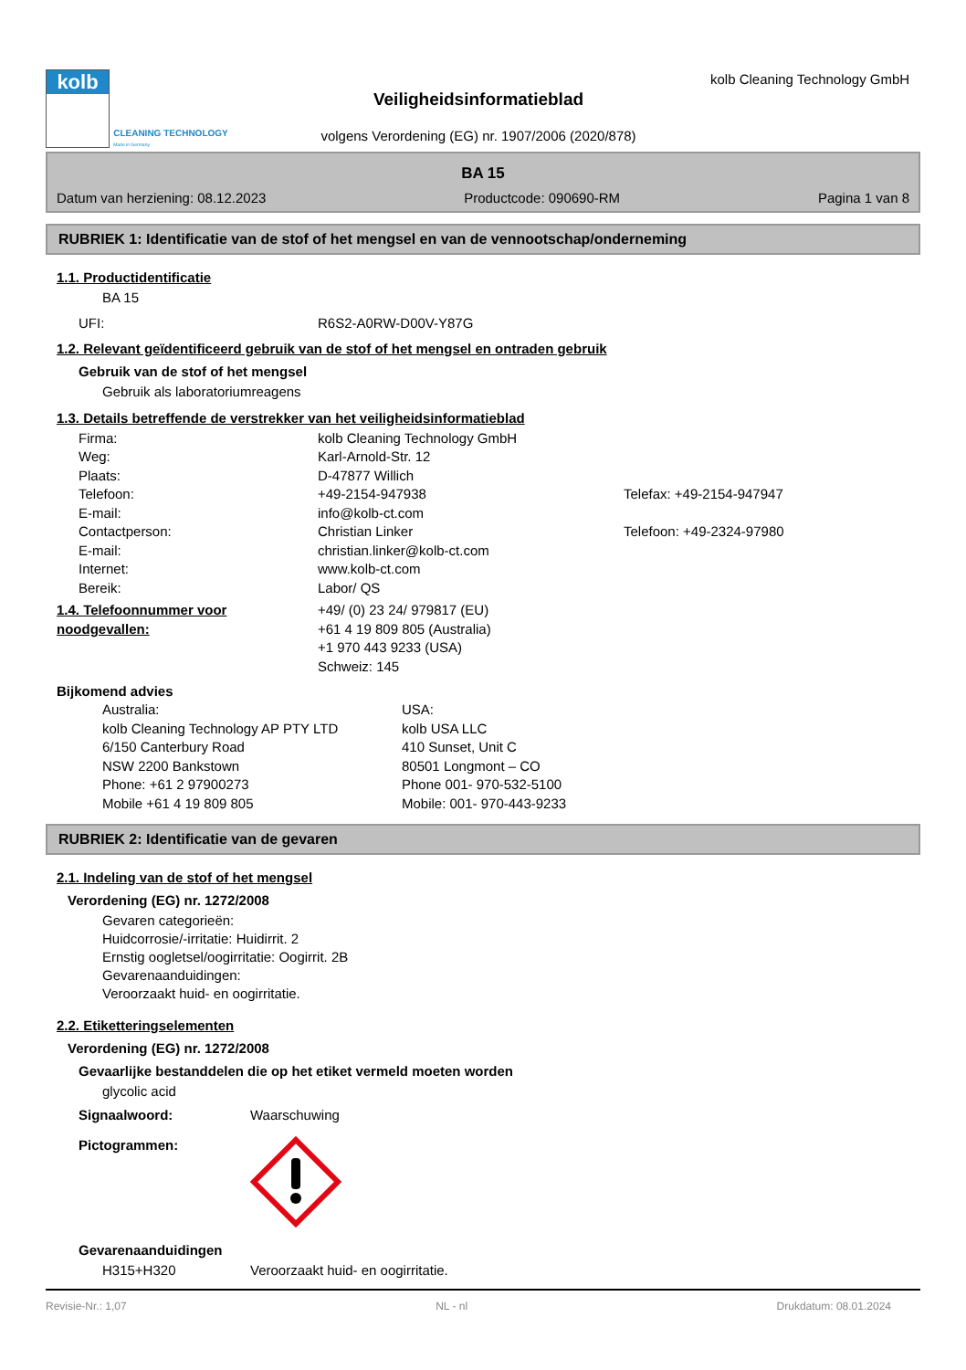kolb
CLEANING TECHNOLOGY
Made in Germany
Veiligheidsinformatieblad
volgens Verordening (EG) nr. 1907/2006 (2020/878)
kolb Cleaning Technology GmbH
BA 15
Datum van herziening: 08.12.2023 Productcode: 090690-RM Pagina 1 van 8
RUBRIEK 1: Identificatie van de stof of het mengsel en van de vennootschap/onderneming
1.1. Productidentificatie
BA 15
UFI: R6S2-A0RW-D00V-Y87G
1.2. Relevant geïdentificeerd gebruik van de stof of het mengsel en ontraden gebruik
Gebruik van de stof of het mengsel
Gebruik als laboratoriumreagens
1.3. Details betreffende de verstrekker van het veiligheidsinformatieblad
Firma: kolb Cleaning Technology GmbH
Weg: Karl-Arnold-Str. 12
Plaats: D-47877 Willich
Telefoon: +49-2154-947938 Telefax: +49-2154-947947
E-mail: info@kolb-ct.com
Contactperson: Christian Linker Telefoon: +49-2324-97980
E-mail: christian.linker@kolb-ct.com
Internet: www.kolb-ct.com
Bereik: Labor/ QS
1.4. Telefoonnummer voor noodgevallen: +49/ (0) 23 24/ 979817 (EU)
+61 4 19 809 805 (Australia)
+1 970 443 9233 (USA)
Schweiz: 145
Bijkomend advies
Australia:
kolb Cleaning Technology AP PTY LTD
6/150 Canterbury Road
NSW 2200 Bankstown
Phone: +61 2 97900273
Mobile +61 4 19 809 805 USA:
kolb USA LLC
410 Sunset, Unit C
80501 Longmont – CO
Phone 001- 970-532-5100
Mobile: 001- 970-443-9233
RUBRIEK 2: Identificatie van de gevaren
2.1. Indeling van de stof of het mengsel
Verordening (EG) nr. 1272/2008
Gevaren categorieën:
Huidcorrosie/-irritatie: Huidirrit. 2
Ernstig oogletsel/oogirritatie: Oogirrit. 2B
Gevarenaanduidingen:
Veroorzaakt huid- en oogirritatie.
2.2. Etiketteringselementen
Verordening (EG) nr. 1272/2008
Gevaarlijke bestanddelen die op het etiket vermeld moeten worden
glycolic acid
Signaalwoord: Waarschuwing
Pictogrammen:
Gevarenaanduidingen
H315+H320 Veroorzaakt huid- en oogirritatie.
Revisie-Nr.: 1,07 NL - nl Drukdatum: 08.01.2024